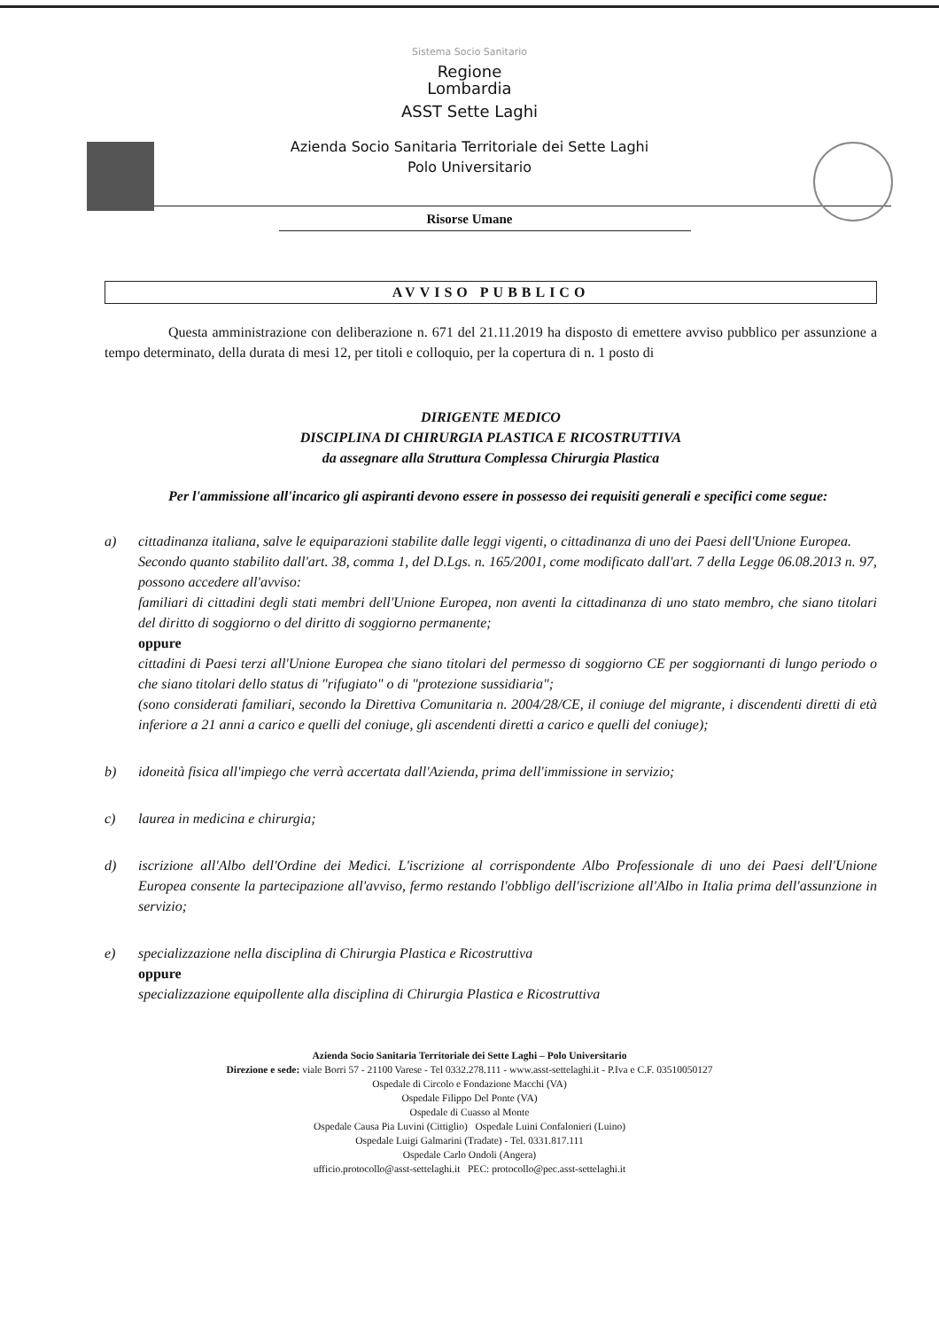Sistema Socio Sanitario
Regione
Lombardia
ASST Sette Laghi
Azienda Socio Sanitaria Territoriale dei Sette Laghi
Polo Universitario
Risorse Umane
AVVISO PUBBLICO
Questa amministrazione con deliberazione n. 671 del 21.11.2019 ha disposto di emettere avviso pubblico per assunzione a tempo determinato, della durata di mesi 12, per titoli e colloquio, per la copertura di n. 1 posto di
DIRIGENTE MEDICO
DISCIPLINA DI CHIRURGIA PLASTICA E RICOSTRUTTIVA
da assegnare alla Struttura Complessa Chirurgia Plastica
Per l'ammissione all'incarico gli aspiranti devono essere in possesso dei requisiti generali e specifici come segue:
a) cittadinanza italiana, salve le equiparazioni stabilite dalle leggi vigenti, o cittadinanza di uno dei Paesi dell'Unione Europea.
Secondo quanto stabilito dall'art. 38, comma 1, del D.Lgs. n. 165/2001, come modificato dall'art. 7 della Legge 06.08.2013 n. 97, possono accedere all'avviso:
familiari di cittadini degli stati membri dell'Unione Europea, non aventi la cittadinanza di uno stato membro, che siano titolari del diritto di soggiorno o del diritto di soggiorno permanente;
oppure
cittadini di Paesi terzi all'Unione Europea che siano titolari del permesso di soggiorno CE per soggiornanti di lungo periodo o che siano titolari dello status di "rifugiato" o di "protezione sussidiaria";
(sono considerati familiari, secondo la Direttiva Comunitaria n. 2004/28/CE, il coniuge del migrante, i discendenti diretti di età inferiore a 21 anni a carico e quelli del coniuge, gli ascendenti diretti a carico e quelli del coniuge);
b) idoneità fisica all'impiego che verrà accertata dall'Azienda, prima dell'immissione in servizio;
c) laurea in medicina e chirurgia;
d) iscrizione all'Albo dell'Ordine dei Medici. L'iscrizione al corrispondente Albo Professionale di uno dei Paesi dell'Unione Europea consente la partecipazione all'avviso, fermo restando l'obbligo dell'iscrizione all'Albo in Italia prima dell'assunzione in servizio;
e) specializzazione nella disciplina di Chirurgia Plastica e Ricostruttiva
oppure
specializzazione equipollente alla disciplina di Chirurgia Plastica e Ricostruttiva
Azienda Socio Sanitaria Territoriale dei Sette Laghi – Polo Universitario
Direzione e sede: viale Borri 57 - 21100 Varese - Tel 0332.278.111 - www.asst-settelaghi.it - P.Iva e C.F. 03510050127
Ospedale di Circolo e Fondazione Macchi (VA)
Ospedale Filippo Del Ponte (VA)
Ospedale di Cuasso al Monte
Ospedale Causa Pia Luvini (Cittiglio) Ospedale Luini Confalonieri (Luino)
Ospedale Luigi Galmarini (Tradate) - Tel. 0331.817.111
Ospedale Carlo Ondoli (Angera)
ufficio.protocollo@asst-settelaghi.it PEC: protocollo@pec.asst-settelaghi.it